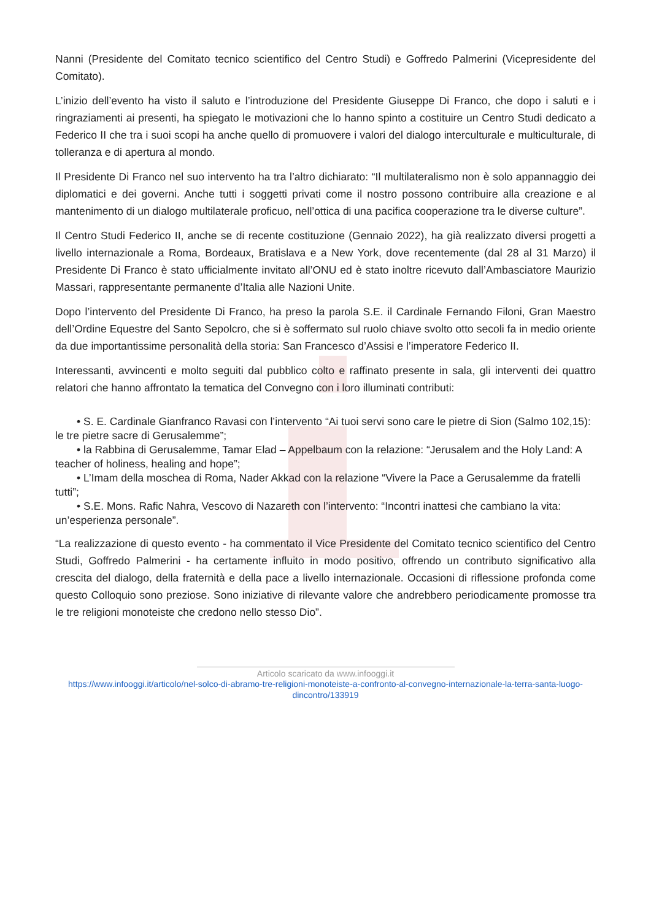Nanni (Presidente del Comitato tecnico scientifico del Centro Studi) e Goffredo Palmerini (Vicepresidente del Comitato).
L’inizio dell’evento ha visto il saluto e l’introduzione del Presidente Giuseppe Di Franco, che dopo i saluti e i ringraziamenti ai presenti, ha spiegato le motivazioni che lo hanno spinto a costituire un Centro Studi dedicato a Federico II che tra i suoi scopi ha anche quello di promuovere i valori del dialogo interculturale e multiculturale, di tolleranza e di apertura al mondo.
Il Presidente Di Franco nel suo intervento ha tra l’altro dichiarato: “Il multilateralismo non è solo appannaggio dei diplomatici e dei governi. Anche tutti i soggetti privati come il nostro possono contribuire alla creazione e al mantenimento di un dialogo multilaterale proficuo, nell’ottica di una pacifica cooperazione tra le diverse culture”.
Il Centro Studi Federico II, anche se di recente costituzione (Gennaio 2022), ha già realizzato diversi progetti a livello internazionale a Roma, Bordeaux, Bratislava e a New York, dove recentemente (dal 28 al 31 Marzo) il Presidente Di Franco è stato ufficialmente invitato all’ONU ed è stato inoltre ricevuto dall’Ambasciatore Maurizio Massari, rappresentante permanente d’Italia alle Nazioni Unite.
Dopo l’intervento del Presidente Di Franco, ha preso la parola S.E. il Cardinale Fernando Filoni, Gran Maestro dell’Ordine Equestre del Santo Sepolcro, che si è soffermato sul ruolo chiave svolto otto secoli fa in medio oriente da due importantissime personalità della storia: San Francesco d’Assisi e l’imperatore Federico II.
Interessanti, avvincenti e molto seguiti dal pubblico colto e raffinato presente in sala, gli interventi dei quattro relatori che hanno affrontato la tematica del Convegno con i loro illuminati contributi:
• S. E. Cardinale Gianfranco Ravasi con l’intervento “Ai tuoi servi sono care le pietre di Sion (Salmo 102,15): le tre pietre sacre di Gerusalemme”;
• la Rabbina di Gerusalemme, Tamar Elad – Appelbaum con la relazione: “Jerusalem and the Holy Land: A teacher of holiness, healing and hope”;
• L’Imam della moschea di Roma, Nader Akkad con la relazione “Vivere la Pace a Gerusalemme da fratelli tutti”;
• S.E. Mons. Rafic Nahra, Vescovo di Nazareth con l’intervento: “Incontri inattesi che cambiano la vita: un’esperienza personale”.
“La realizzazione di questo evento - ha commentato il Vice Presidente del Comitato tecnico scientifico del Centro Studi, Goffredo Palmerini - ha certamente influito in modo positivo, offrendo un contributo significativo alla crescita del dialogo, della fraternità e della pace a livello internazionale. Occasioni di riflessione profonda come questo Colloquio sono preziose. Sono iniziative di rilevante valore che andrebbero periodicamente promosse tra le tre religioni monoteiste che credono nello stesso Dio”.
Articolo scaricato da www.infooggi.it
https://www.infooggi.it/articolo/nel-solco-di-abramo-tre-religioni-monoteiste-a-confronto-al-convegno-internazionale-la-terra-santa-luogo-dincontro/133919